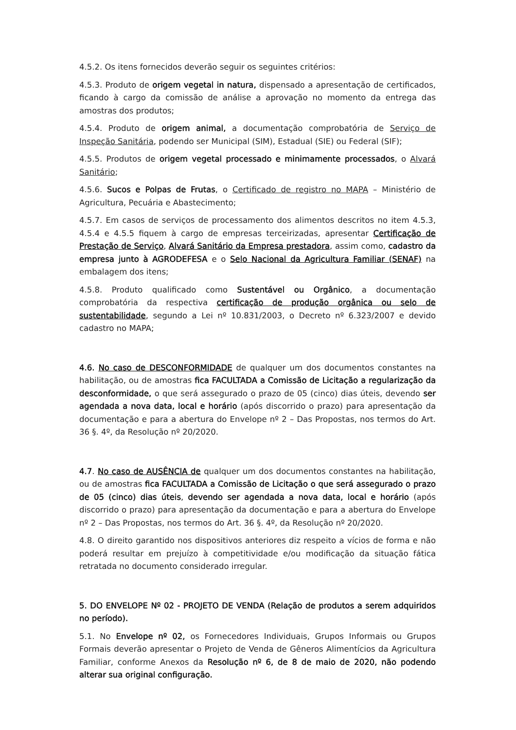4.5.2. Os itens fornecidos deverão seguir os seguintes critérios:
4.5.3. Produto de origem vegetal in natura, dispensado a apresentação de certificados, ficando à cargo da comissão de análise a aprovação no momento da entrega das amostras dos produtos;
4.5.4. Produto de origem animal, a documentação comprobatória de Serviço de Inspeção Sanitária, podendo ser Municipal (SIM), Estadual (SIE) ou Federal (SIF);
4.5.5. Produtos de origem vegetal processado e minimamente processados, o Alvará Sanitário;
4.5.6. Sucos e Polpas de Frutas, o Certificado de registro no MAPA – Ministério de Agricultura, Pecuária e Abastecimento;
4.5.7. Em casos de serviços de processamento dos alimentos descritos no item 4.5.3, 4.5.4 e 4.5.5 fiquem à cargo de empresas terceirizadas, apresentar Certificação de Prestação de Serviço, Alvará Sanitário da Empresa prestadora, assim como, cadastro da empresa junto à AGRODEFESA e o Selo Nacional da Agricultura Familiar (SENAF) na embalagem dos itens;
4.5.8. Produto qualificado como Sustentável ou Orgânico, a documentação comprobatória da respectiva certificação de produção orgânica ou selo de sustentabilidade, segundo a Lei nº 10.831/2003, o Decreto nº 6.323/2007 e devido cadastro no MAPA;
4.6. No caso de DESCONFORMIDADE de qualquer um dos documentos constantes na habilitação, ou de amostras fica FACULTADA a Comissão de Licitação a regularização da desconformidade, o que será assegurado o prazo de 05 (cinco) dias úteis, devendo ser agendada a nova data, local e horário (após discorrido o prazo) para apresentação da documentação e para a abertura do Envelope nº 2 – Das Propostas, nos termos do Art. 36 §. 4º, da Resolução nº 20/2020.
4.7. No caso de AUSÊNCIA de qualquer um dos documentos constantes na habilitação, ou de amostras fica FACULTADA a Comissão de Licitação o que será assegurado o prazo de 05 (cinco) dias úteis, devendo ser agendada a nova data, local e horário (após discorrido o prazo) para apresentação da documentação e para a abertura do Envelope nº 2 – Das Propostas, nos termos do Art. 36 §. 4º, da Resolução nº 20/2020.
4.8. O direito garantido nos dispositivos anteriores diz respeito a vícios de forma e não poderá resultar em prejuízo à competitividade e/ou modificação da situação fática retratada no documento considerado irregular.
5. DO ENVELOPE Nº 02 - PROJETO DE VENDA (Relação de produtos a serem adquiridos no período).
5.1. No Envelope nº 02, os Fornecedores Individuais, Grupos Informais ou Grupos Formais deverão apresentar o Projeto de Venda de Gêneros Alimentícios da Agricultura Familiar, conforme Anexos da Resolução nº 6, de 8 de maio de 2020, não podendo alterar sua original configuração.